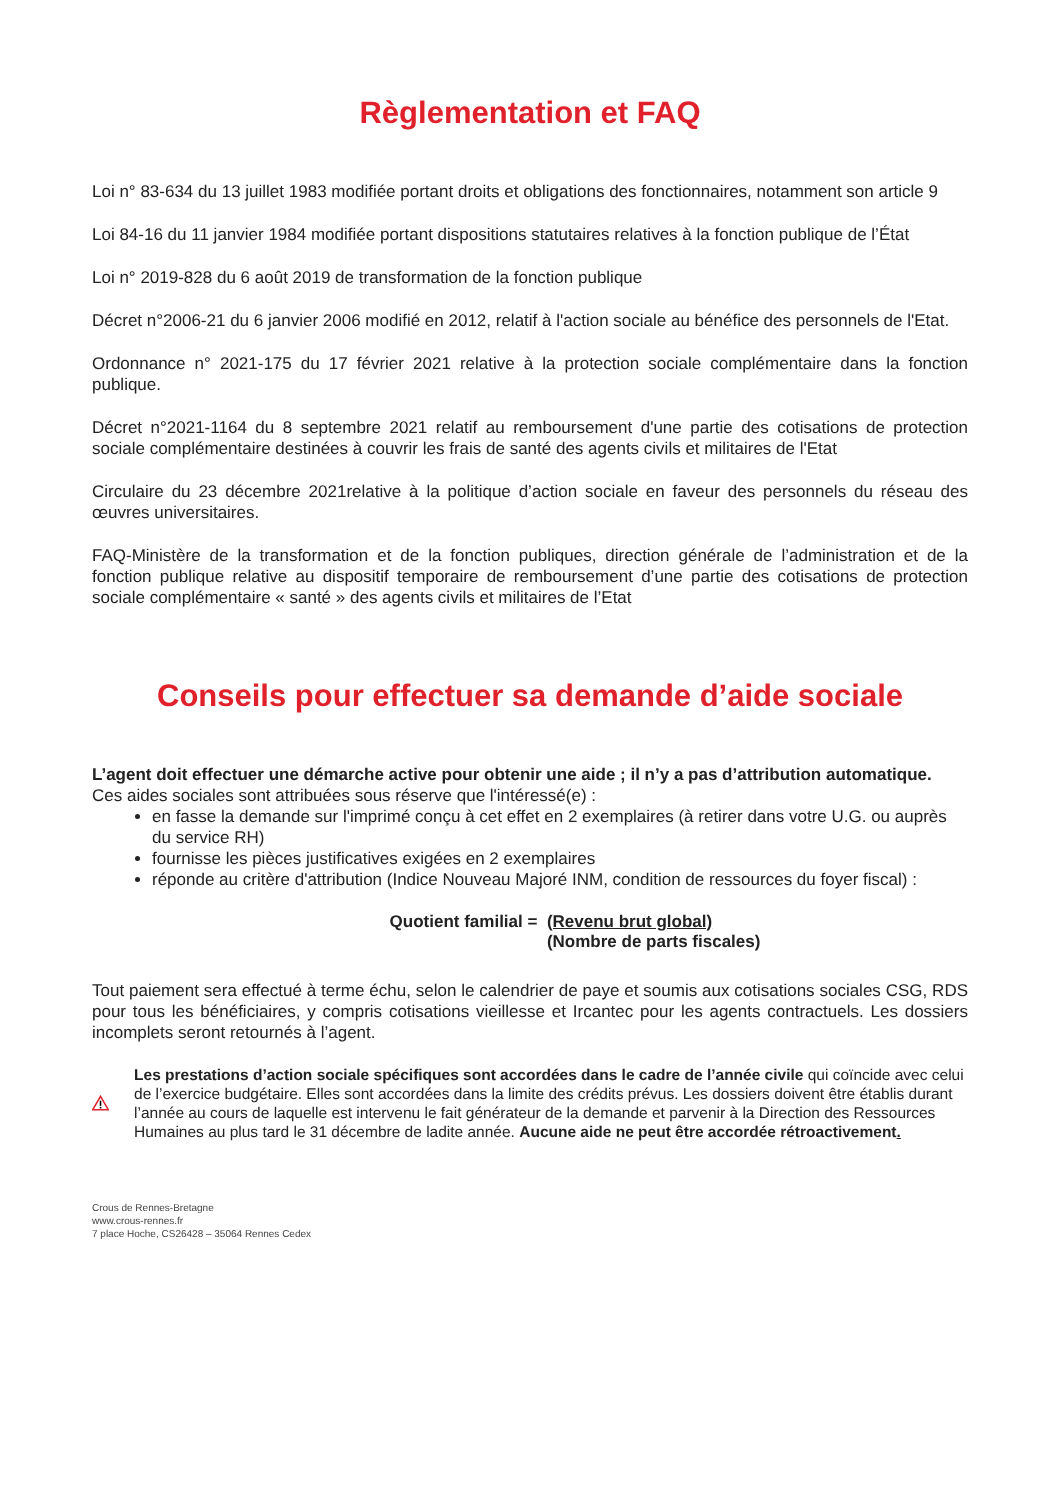Règlementation et FAQ
Loi n° 83-634 du 13 juillet 1983 modifiée portant droits et obligations des fonctionnaires, notamment son article 9
Loi 84-16 du 11 janvier 1984 modifiée portant dispositions statutaires relatives à la fonction publique de l’État
Loi n° 2019-828 du 6 août 2019 de transformation de la fonction publique
Décret n°2006-21 du 6 janvier 2006 modifié en 2012, relatif à l'action sociale au bénéfice des personnels de l'Etat.
Ordonnance n° 2021-175 du 17 février 2021 relative à la protection sociale complémentaire dans la fonction publique.
Décret n°2021-1164 du 8 septembre 2021 relatif au remboursement d'une partie des cotisations de protection sociale complémentaire destinées à couvrir les frais de santé des agents civils et militaires de l'Etat
Circulaire du 23 décembre 2021relative à la politique d’action sociale en faveur des personnels du réseau des œuvres universitaires.
FAQ-Ministère de la transformation et de la fonction publiques, direction générale de l’administration et de la fonction publique relative au dispositif temporaire de remboursement d’une partie des cotisations de protection sociale complémentaire « santé » des agents civils et militaires de l’Etat
Conseils pour effectuer sa demande d’aide sociale
L’agent doit effectuer une démarche active pour obtenir une aide ; il n’y a pas d’attribution automatique.
Ces aides sociales sont attribuées sous réserve que l'intéressé(e) :
en fasse la demande sur l'imprimé conçu à cet effet en 2 exemplaires (à retirer dans votre U.G. ou auprès du service RH)
fournisse les pièces justificatives exigées en 2 exemplaires
réponde au critère d'attribution (Indice Nouveau Majoré INM, condition de ressources du foyer fiscal) :
Quotient familial = (Revenu brut global)
(Nombre de parts fiscales)
Tout paiement sera effectué à terme échu, selon le calendrier de paye et soumis aux cotisations sociales CSG, RDS pour tous les bénéficiaires, y compris cotisations vieillesse et Ircantec pour les agents contractuels. Les dossiers incomplets seront retournés à l’agent.
Les prestations d’action sociale spécifiques sont accordées dans le cadre de l’année civile qui coïncide avec celui de l’exercice budgétaire. Elles sont accordées dans la limite des crédits prévus. Les dossiers doivent être établis durant l’année au cours de laquelle est intervenu le fait générateur de la demande et parvenir à la Direction des Ressources Humaines au plus tard le 31 décembre de ladite année. Aucune aide ne peut être accordée rétroactivement.
Crous de Rennes-Bretagne
www.crous-rennes.fr
7 place Hoche, CS26428 – 35064 Rennes Cedex